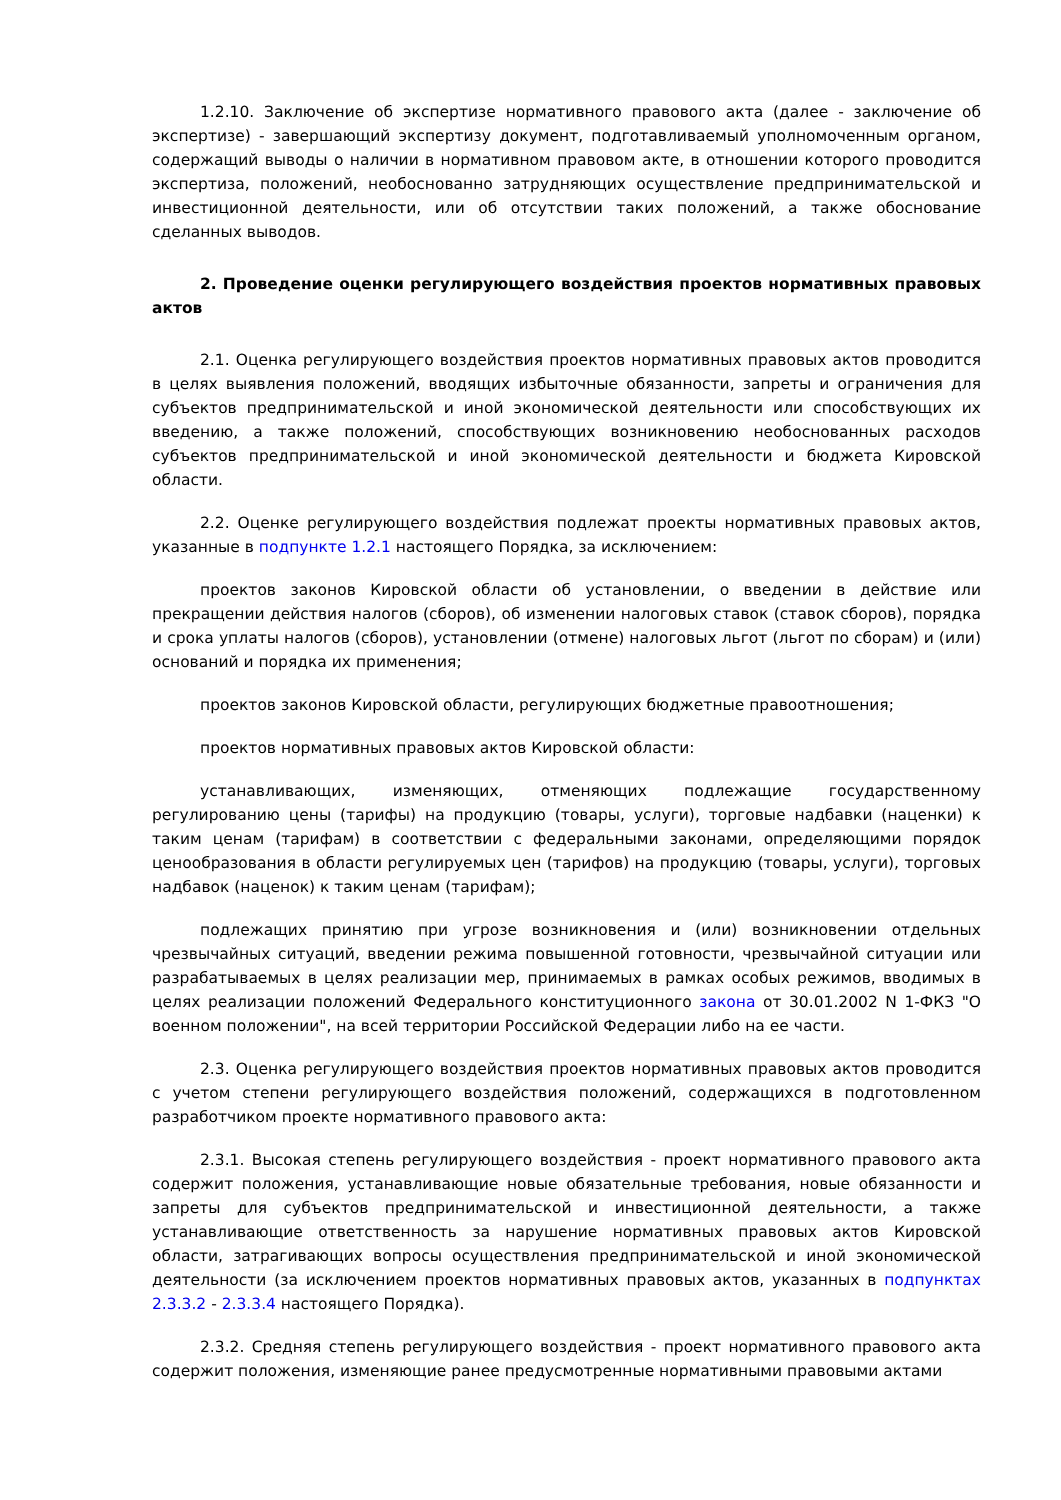1.2.10. Заключение об экспертизе нормативного правового акта (далее - заключение об экспертизе) - завершающий экспертизу документ, подготавливаемый уполномоченным органом, содержащий выводы о наличии в нормативном правовом акте, в отношении которого проводится экспертиза, положений, необоснованно затрудняющих осуществление предпринимательской и инвестиционной деятельности, или об отсутствии таких положений, а также обоснование сделанных выводов.
2. Проведение оценки регулирующего воздействия проектов нормативных правовых актов
2.1. Оценка регулирующего воздействия проектов нормативных правовых актов проводится в целях выявления положений, вводящих избыточные обязанности, запреты и ограничения для субъектов предпринимательской и иной экономической деятельности или способствующих их введению, а также положений, способствующих возникновению необоснованных расходов субъектов предпринимательской и иной экономической деятельности и бюджета Кировской области.
2.2. Оценке регулирующего воздействия подлежат проекты нормативных правовых актов, указанные в подпункте 1.2.1 настоящего Порядка, за исключением:
проектов законов Кировской области об установлении, о введении в действие или прекращении действия налогов (сборов), об изменении налоговых ставок (ставок сборов), порядка и срока уплаты налогов (сборов), установлении (отмене) налоговых льгот (льгот по сборам) и (или) оснований и порядка их применения;
проектов законов Кировской области, регулирующих бюджетные правоотношения;
проектов нормативных правовых актов Кировской области:
устанавливающих, изменяющих, отменяющих подлежащие государственному регулированию цены (тарифы) на продукцию (товары, услуги), торговые надбавки (наценки) к таким ценам (тарифам) в соответствии с федеральными законами, определяющими порядок ценообразования в области регулируемых цен (тарифов) на продукцию (товары, услуги), торговых надбавок (наценок) к таким ценам (тарифам);
подлежащих принятию при угрозе возникновения и (или) возникновении отдельных чрезвычайных ситуаций, введении режима повышенной готовности, чрезвычайной ситуации или разрабатываемых в целях реализации мер, принимаемых в рамках особых режимов, вводимых в целях реализации положений Федерального конституционного закона от 30.01.2002 N 1-ФКЗ "О военном положении", на всей территории Российской Федерации либо на ее части.
2.3. Оценка регулирующего воздействия проектов нормативных правовых актов проводится с учетом степени регулирующего воздействия положений, содержащихся в подготовленном разработчиком проекте нормативного правового акта:
2.3.1. Высокая степень регулирующего воздействия - проект нормативного правового акта содержит положения, устанавливающие новые обязательные требования, новые обязанности и запреты для субъектов предпринимательской и инвестиционной деятельности, а также устанавливающие ответственность за нарушение нормативных правовых актов Кировской области, затрагивающих вопросы осуществления предпринимательской и иной экономической деятельности (за исключением проектов нормативных правовых актов, указанных в подпунктах 2.3.3.2 - 2.3.3.4 настоящего Порядка).
2.3.2. Средняя степень регулирующего воздействия - проект нормативного правового акта содержит положения, изменяющие ранее предусмотренные нормативными правовыми актами